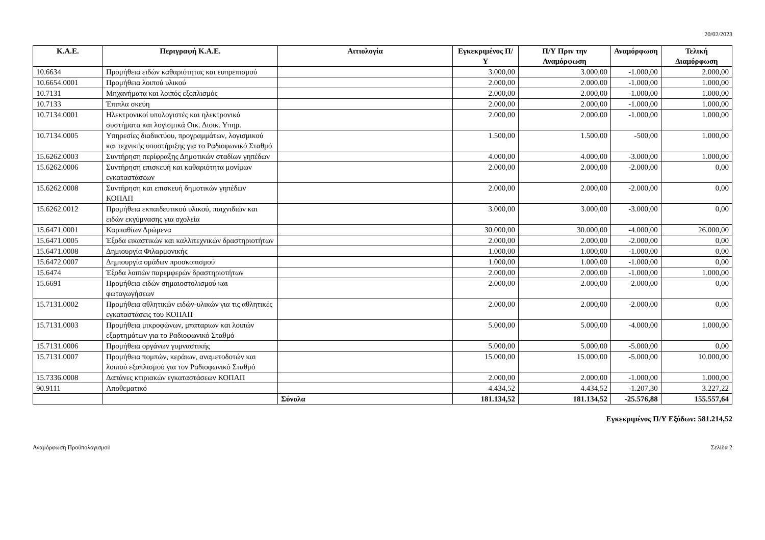20/02/2023
| Κ.Α.Ε. | Περιγραφή Κ.Α.Ε. | Αιτιολογία | Εγκεκριμένος Π/Υ | Π/Υ Πριν την Αναμόρφωση | Αναμόρφωση | Τελική Διαμόρφωση |
| --- | --- | --- | --- | --- | --- | --- |
| 10.6634 | Προμήθεια ειδών καθαριότητας και ευπρεπισμού | | 3.000,00 | 3.000,00 | -1.000,00 | 2.000,00 |
| 10.6654.0001 | Προμήθεια λοιπού υλικού | | 2.000,00 | 2.000,00 | -1.000,00 | 1.000,00 |
| 10.7131 | Μηχανήματα και λοιπός εξοπλισμός | | 2.000,00 | 2.000,00 | -1.000,00 | 1.000,00 |
| 10.7133 | Έπιπλα σκεύη | | 2.000,00 | 2.000,00 | -1.000,00 | 1.000,00 |
| 10.7134.0001 | Ηλεκτρονικοί υπολογιστές και ηλεκτρονικά συστήματα και λογισμικά Οικ. Διοικ. Υπηρ. | | 2.000,00 | 2.000,00 | -1.000,00 | 1.000,00 |
| 10.7134.0005 | Υπηρεσίες διαδικτύου, προγραμμάτων, λογισμικού και τεχνικής υποστήριξης για το Ραδιοφωνικό Σταθμό | | 1.500,00 | 1.500,00 | -500,00 | 1.000,00 |
| 15.6262.0003 | Συντήρηση περίφραξης Δημοτικών σταδίων γηπέδων | | 4.000,00 | 4.000,00 | -3.000,00 | 1.000,00 |
| 15.6262.0006 | Συντήρηση επισκευή και καθαριότητα μονίμων εγκαταστάσεων | | 2.000,00 | 2.000,00 | -2.000,00 | 0,00 |
| 15.6262.0008 | Συντήρηση και επισκευή δημοτικών γηπέδων ΚΟΠΑΠ | | 2.000,00 | 2.000,00 | -2.000,00 | 0,00 |
| 15.6262.0012 | Προμήθεια εκπαιδευτικού υλικού, παιχνιδιών και ειδών εκγύμνασης για σχολεία | | 3.000,00 | 3.000,00 | -3.000,00 | 0,00 |
| 15.6471.0001 | Καρπαθίων Δρώμενα | | 30.000,00 | 30.000,00 | -4.000,00 | 26.000,00 |
| 15.6471.0005 | Έξοδα εικαστικών και καλλιτεχνικών δραστηριοτήτων | | 2.000,00 | 2.000,00 | -2.000,00 | 0,00 |
| 15.6471.0008 | Δημιουργία Φιλαρμονικής | | 1.000,00 | 1.000,00 | -1.000,00 | 0,00 |
| 15.6472.0007 | Δημιουργία ομάδων προσκοπισμού | | 1.000,00 | 1.000,00 | -1.000,00 | 0,00 |
| 15.6474 | Έξοδα λοιπών παρεμφερών δραστηριοτήτων | | 2.000,00 | 2.000,00 | -1.000,00 | 1.000,00 |
| 15.6691 | Προμήθεια ειδών σημαιοστολισμού και φωταγωγήσεων | | 2.000,00 | 2.000,00 | -2.000,00 | 0,00 |
| 15.7131.0002 | Προμήθεια αθλητικών ειδών-υλικών για τις αθλητικές εγκαταστάσεις του ΚΟΠΑΠ | | 2.000,00 | 2.000,00 | -2.000,00 | 0,00 |
| 15.7131.0003 | Προμήθεια μικροφώνων, μπαταριων και λοιπών εξαρτημάτων για το Ραδιοφωνικό Σταθμό | | 5.000,00 | 5.000,00 | -4.000,00 | 1.000,00 |
| 15.7131.0006 | Προμήθεια οργάνων γυμναστικής | | 5.000,00 | 5.000,00 | -5.000,00 | 0,00 |
| 15.7131.0007 | Προμήθεια πομπών, κεράιων, αναμετοδοτών και λοιπού εξοπλισμού για τον Ραδιοφωνικό Σταθμό | | 15.000,00 | 15.000,00 | -5.000,00 | 10.000,00 |
| 15.7336.0008 | Δαπάνες κτιριακών εγκαταστάσεων ΚΟΠΑΠ | | 2.000,00 | 2.000,00 | -1.000,00 | 1.000,00 |
| 90.9111 | Αποθεματικό | | 4.434,52 | 4.434,52 | -1.207,30 | 3.227,22 |
| | | Σύνολα | 181.134,52 | 181.134,52 | -25.576,88 | 155.557,64 |
Εγκεκριμένος Π/Υ Εξόδων: 581.214,52
Αναμόρφωση Προϋπολογισμού Σελίδα 2